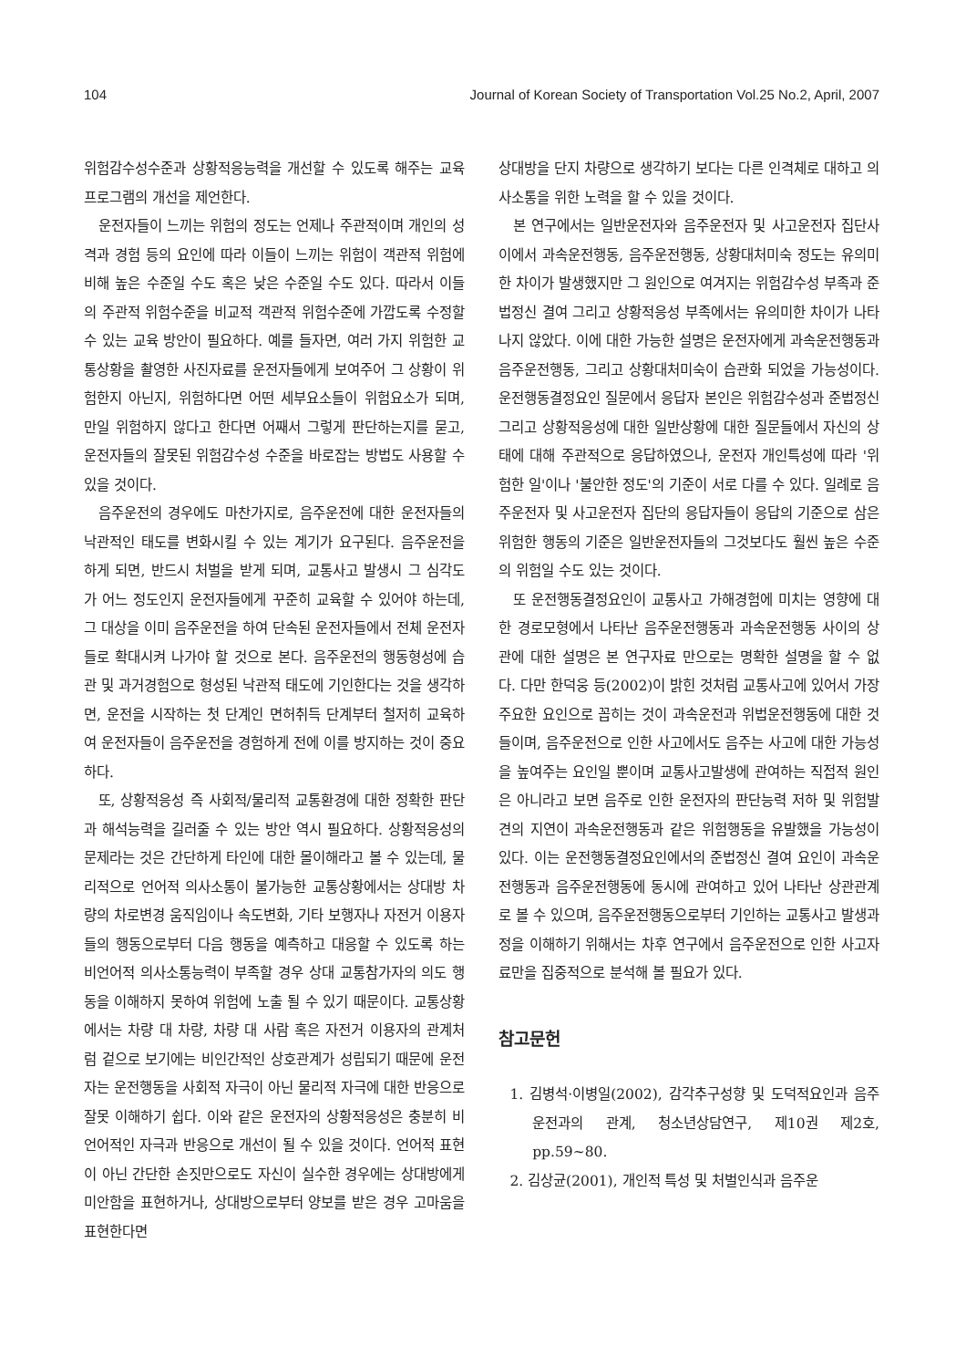104 Journal of Korean Society of Transportation Vol.25 No.2, April, 2007
위험감수성수준과 상황적응능력을 개선할 수 있도록 해주는 교육프로그램의 개선을 제언한다.
운전자들이 느끼는 위험의 정도는 언제나 주관적이며 개인의 성격과 경험 등의 요인에 따라 이들이 느끼는 위험이 객관적 위험에 비해 높은 수준일 수도 혹은 낮은 수준일 수도 있다. 따라서 이들의 주관적 위험수준을 비교적 객관적 위험수준에 가깝도록 수정할 수 있는 교육 방안이 필요하다. 예를 들자면, 여러 가지 위험한 교통상황을 촬영한 사진자료를 운전자들에게 보여주어 그 상황이 위험한지 아닌지, 위험하다면 어떤 세부요소들이 위험요소가 되며, 만일 위험하지 않다고 한다면 어째서 그렇게 판단하는지를 묻고, 운전자들의 잘못된 위험감수성 수준을 바로잡는 방법도 사용할 수 있을 것이다.
음주운전의 경우에도 마찬가지로, 음주운전에 대한 운전자들의 낙관적인 태도를 변화시킬 수 있는 계기가 요구된다. 음주운전을 하게 되면, 반드시 처벌을 받게 되며, 교통사고 발생시 그 심각도가 어느 정도인지 운전자들에게 꾸준히 교육할 수 있어야 하는데, 그 대상을 이미 음주운전을 하여 단속된 운전자들에서 전체 운전자들로 확대시켜 나가야 할 것으로 본다. 음주운전의 행동형성에 습관 및 과거경험으로 형성된 낙관적 태도에 기인한다는 것을 생각하면, 운전을 시작하는 첫 단계인 면허취득 단계부터 철저히 교육하여 운전자들이 음주운전을 경험하게 전에 이를 방지하는 것이 중요하다.
또, 상황적응성 즉 사회적/물리적 교통환경에 대한 정확한 판단과 해석능력을 길러줄 수 있는 방안 역시 필요하다. 상황적응성의 문제라는 것은 간단하게 타인에 대한 몰이해라고 볼 수 있는데, 물리적으로 언어적 의사소통이 불가능한 교통상황에서는 상대방 차량의 차로변경 움직임이나 속도변화, 기타 보행자나 자전거 이용자들의 행동으로부터 다음 행동을 예측하고 대응할 수 있도록 하는 비언어적 의사소통능력이 부족할 경우 상대 교통참가자의 의도 행동을 이해하지 못하여 위험에 노출 될 수 있기 때문이다. 교통상황에서는 차량 대 차량, 차량 대 사람 혹은 자전거 이용자의 관계처럼 겉으로 보기에는 비인간적인 상호관계가 성립되기 때문에 운전자는 운전행동을 사회적 자극이 아닌 물리적 자극에 대한 반응으로 잘못 이해하기 쉽다. 이와 같은 운전자의 상황적응성은 충분히 비언어적인 자극과 반응으로 개선이 될 수 있을 것이다. 언어적 표현이 아닌 간단한 손짓만으로도 자신이 실수한 경우에는 상대방에게 미안함을 표현하거나, 상대방으로부터 양보를 받은 경우 고마움을 표현한다면
상대방을 단지 차량으로 생각하기 보다는 다른 인격체로 대하고 의사소통을 위한 노력을 할 수 있을 것이다.
본 연구에서는 일반운전자와 음주운전자 및 사고운전자 집단사이에서 과속운전행동, 음주운전행동, 상황대처미숙 정도는 유의미한 차이가 발생했지만 그 원인으로 여겨지는 위험감수성 부족과 준법정신 결여 그리고 상황적응성 부족에서는 유의미한 차이가 나타나지 않았다. 이에 대한 가능한 설명은 운전자에게 과속운전행동과 음주운전행동, 그리고 상황대처미숙이 습관화 되었을 가능성이다. 운전행동결정요인 질문에서 응답자 본인은 위험감수성과 준법정신 그리고 상황적응성에 대한 일반상황에 대한 질문들에서 자신의 상태에 대해 주관적으로 응답하였으나, 운전자 개인특성에 따라 '위험한 일'이나 '불안한 정도'의 기준이 서로 다를 수 있다. 일례로 음주운전자 및 사고운전자 집단의 응답자들이 응답의 기준으로 삼은 위험한 행동의 기준은 일반운전자들의 그것보다도 훨씬 높은 수준의 위험일 수도 있는 것이다.
또 운전행동결정요인이 교통사고 가해경험에 미치는 영향에 대한 경로모형에서 나타난 음주운전행동과 과속운전행동 사이의 상관에 대한 설명은 본 연구자료 만으로는 명확한 설명을 할 수 없다. 다만 한덕웅 등(2002)이 밝힌 것처럼 교통사고에 있어서 가장 주요한 요인으로 꼽히는 것이 과속운전과 위법운전행동에 대한 것들이며, 음주운전으로 인한 사고에서도 음주는 사고에 대한 가능성을 높여주는 요인일 뿐이며 교통사고발생에 관여하는 직접적 원인은 아니라고 보면 음주로 인한 운전자의 판단능력 저하 및 위험발견의 지연이 과속운전행동과 같은 위험행동을 유발했을 가능성이 있다. 이는 운전행동결정요인에서의 준법정신 결여 요인이 과속운전행동과 음주운전행동에 동시에 관여하고 있어 나타난 상관관계로 볼 수 있으며, 음주운전행동으로부터 기인하는 교통사고 발생과정을 이해하기 위해서는 차후 연구에서 음주운전으로 인한 사고자료만을 집중적으로 분석해 볼 필요가 있다.
참고문헌
1. 김병석·이병일(2002), 감각추구성향 및 도덕적요인과 음주운전과의 관계, 청소년상담연구, 제10권 제2호, pp.59~80.
2. 김상균(2001), 개인적 특성 및 처벌인식과 음주운